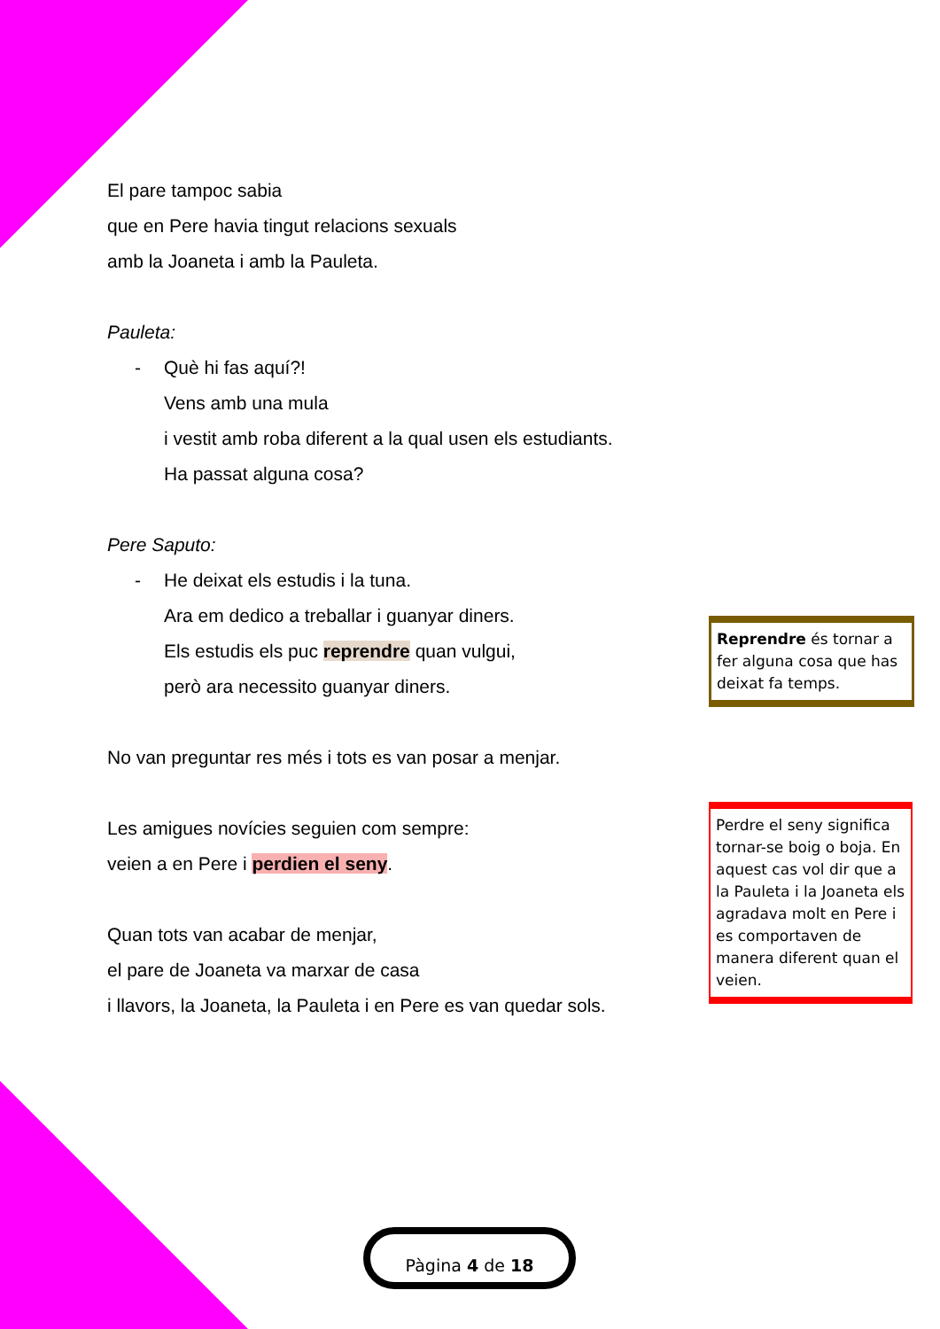El pare tampoc sabia
que en Pere havia tingut relacions sexuals
amb la Joaneta i amb la Pauleta.
Pauleta:
- Què hi fas aquí?!
Vens amb una mula
i vestit amb roba diferent a la qual usen els estudiants.
Ha passat alguna cosa?
Pere Saputo:
- He deixat els estudis i la tuna.
Ara em dedico a treballar i guanyar diners.
Els estudis els puc reprendre quan vulgui,
però ara necessito guanyar diners.
No van preguntar res més i tots es van posar a menjar.
Les amigues novícies seguien com sempre:
veien a en Pere i perdien el seny.
Quan tots van acabar de menjar,
el pare de Joaneta va marxar de casa
i llavors, la Joaneta, la Pauleta i en Pere es van quedar sols.
Reprendre és tornar a fer alguna cosa que has deixat fa temps.
Perdre el seny significa tornar-se boig o boja. En aquest cas vol dir que a la Pauleta i la Joaneta els agradava molt en Pere i es comportaven de manera diferent quan el veien.
Pàgina 4 de 18